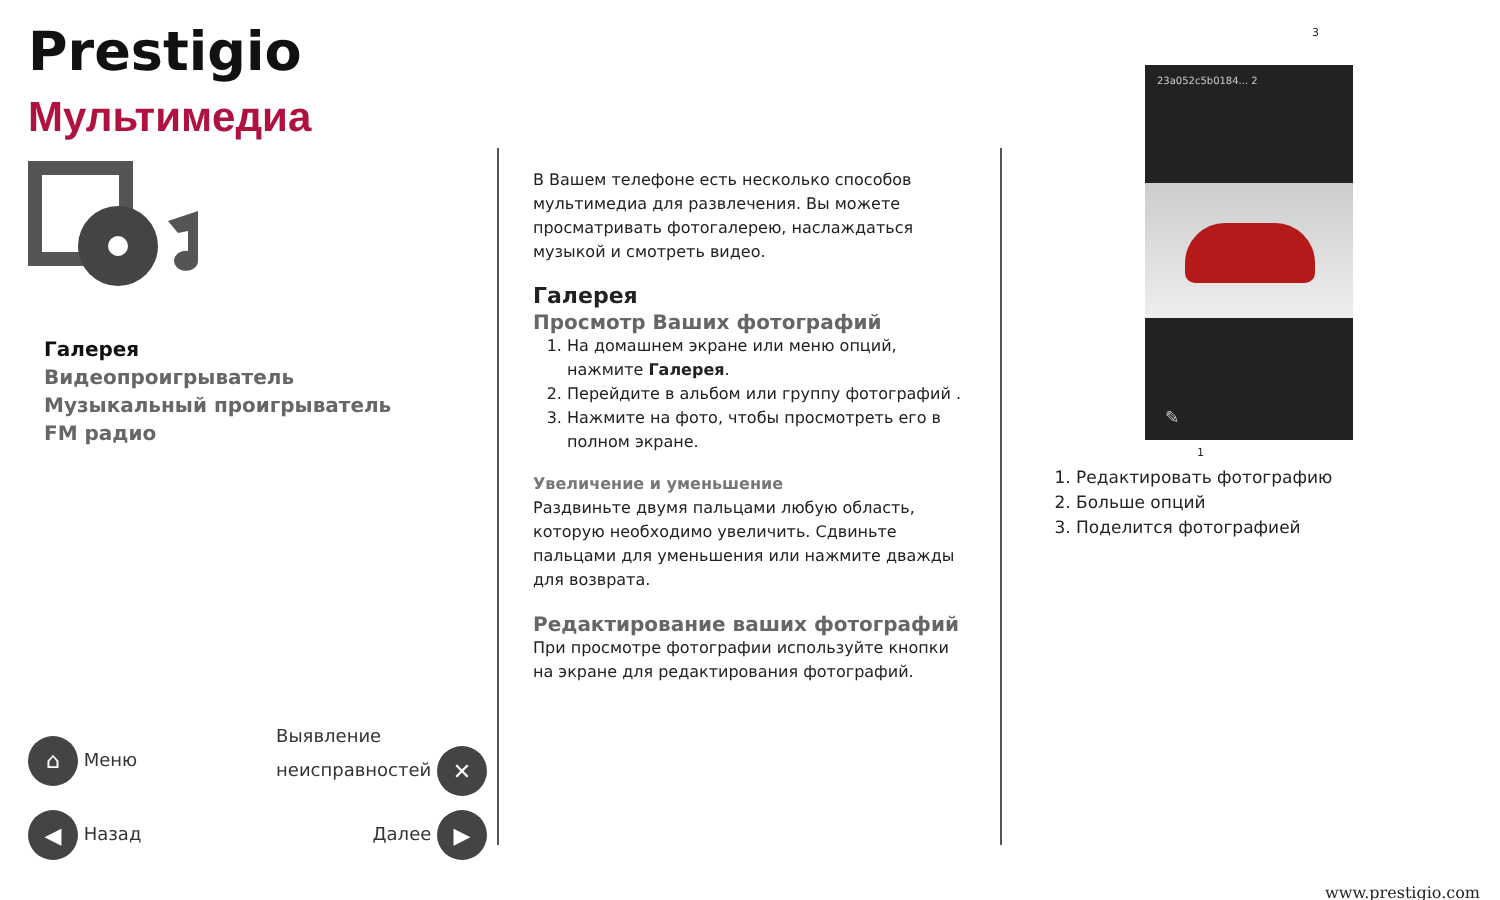Prestigio
Мультимедиа
Галерея
Видеопроигрыватель
Музыкальный проигрыватель
FM радио
⌂ Меню Выявление
неисправностей ✕
◀ Назад Далее ▶
В Вашем телефоне есть несколько способов мультимедиа для развлечения. Вы можете просматривать фотогалерею, наслаждаться музыкой и смотреть видео.
Галерея
Просмотр Ваших фотографий
1. На домашнем экране или меню опций, нажмите Галерея.
2. Перейдите в альбом или группу фотографий .
3. Нажмите на фото, чтобы просмотреть его в полном экране.
Увеличение и уменьшение
Раздвиньте двумя пальцами любую область, которую необходимо увеличить. Сдвиньте пальцами для уменьшения или нажмите дважды для возврата.
Редактирование ваших фотографий
При просмотре фотографии используйте кнопки на экране для редактирования фотографий.
3
23a052c5b0184... 2
✎
1
1. Редактировать фотографию
2. Больше опций
3. Поделится фотографией
www.prestigio.com